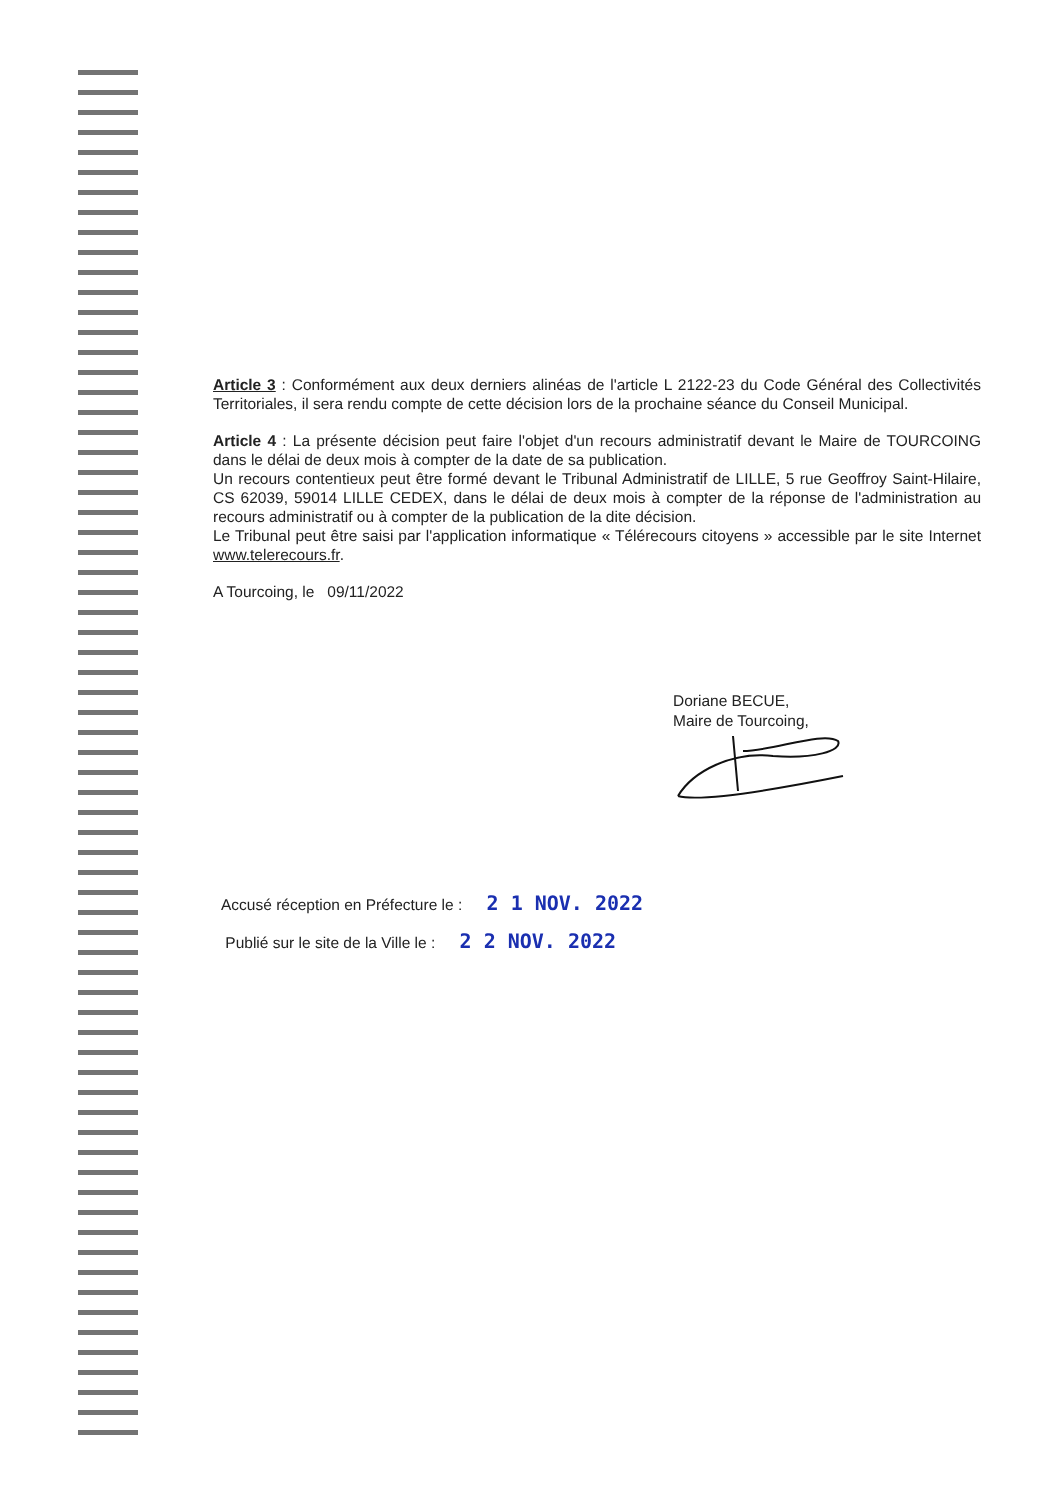Article 3 : Conformément aux deux derniers alinéas de l'article L 2122-23 du Code Général des Collectivités Territoriales, il sera rendu compte de cette décision lors de la prochaine séance du Conseil Municipal.
Article 4 : La présente décision peut faire l'objet d'un recours administratif devant le Maire de TOURCOING dans le délai de deux mois à compter de la date de sa publication.
Un recours contentieux peut être formé devant le Tribunal Administratif de LILLE, 5 rue Geoffroy Saint-Hilaire, CS 62039, 59014 LILLE CEDEX, dans le délai de deux mois à compter de la réponse de l'administration au recours administratif ou à compter de la publication de la dite décision.
Le Tribunal peut être saisi par l'application informatique « Télérecours citoyens » accessible par le site Internet www.telerecours.fr.
A Tourcoing, le 09/11/2022
Doriane BECUE,
Maire de Tourcoing,
Accusé réception en Préfecture le : 2 1 NOV. 2022
Publié sur le site de la Ville le : 2 2 NOV. 2022